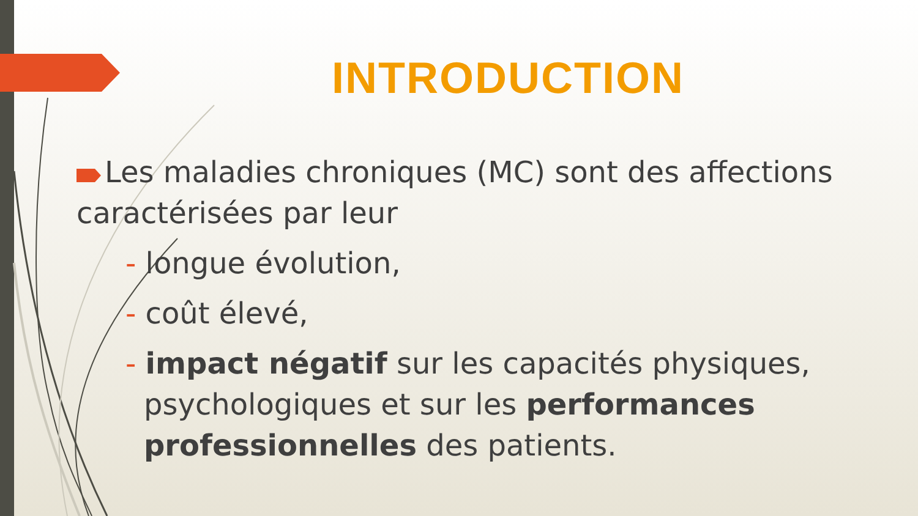INTRODUCTION
Les maladies chroniques (MC) sont des affections caractérisées par leur
- longue évolution,
- coût élevé,
- impact négatif sur les capacités physiques, psychologiques et sur les performances professionnelles des patients.